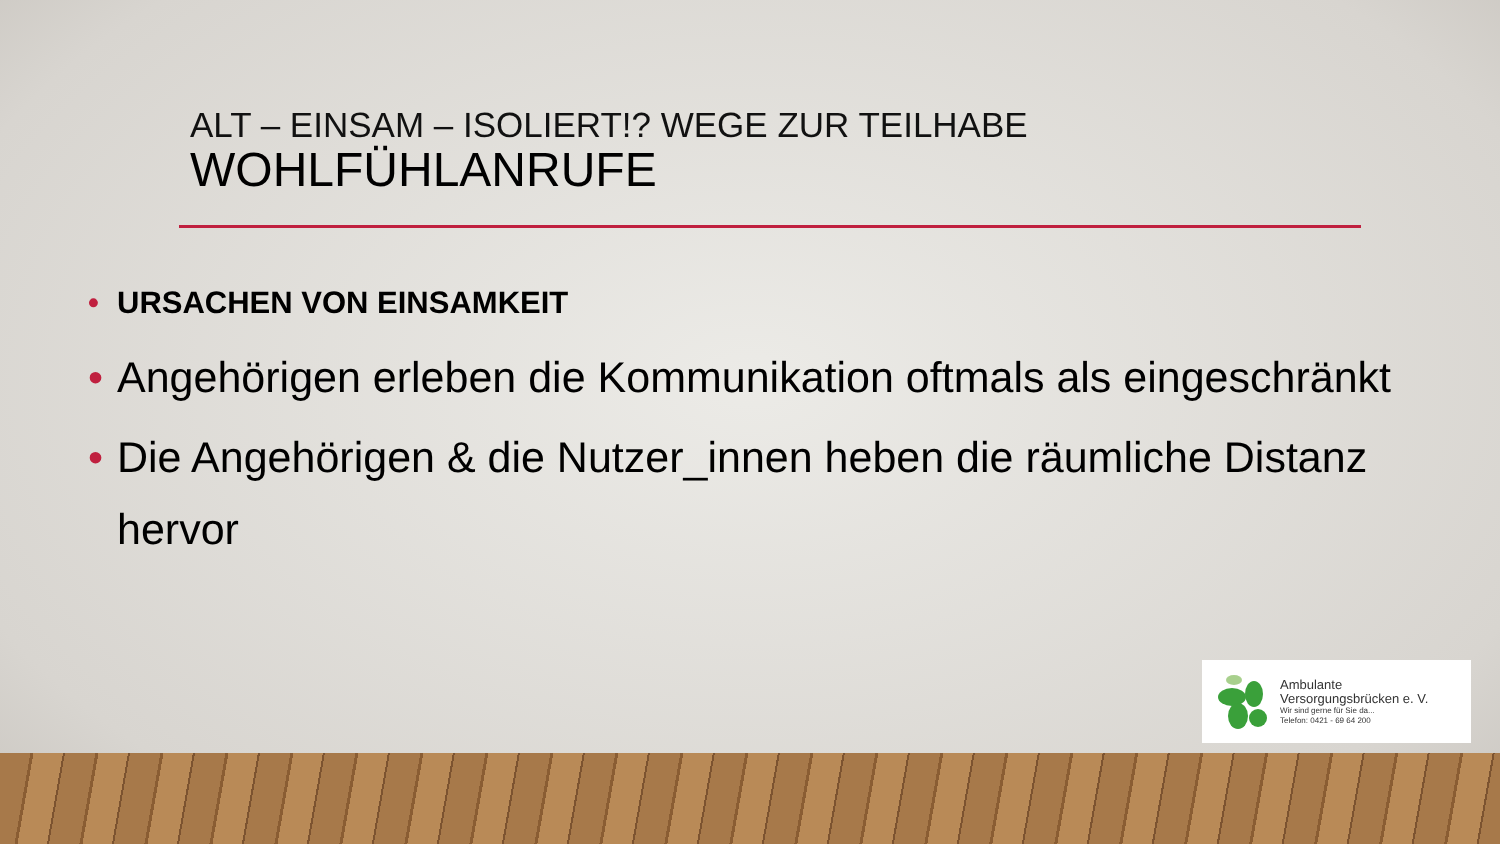ALT – EINSAM – ISOLIERT!? WEGE ZUR TEILHABE
WOHLFÜHLANRUFE
• URSACHEN VON EINSAMKEIT
• Angehörigen erleben die Kommunikation oftmals als eingeschränkt
• Die Angehörigen & die Nutzer_innen heben die räumliche Distanz hervor
Ambulante
Versorgungsbrücken e. V.
Wir sind gerne für Sie da...
Telefon: 0421 - 69 64 200